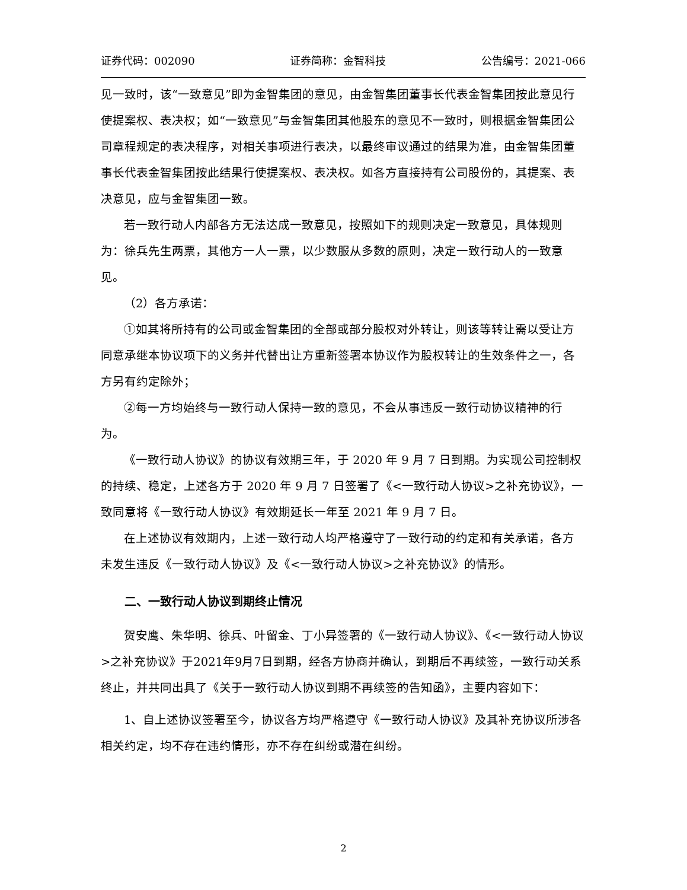证券代码：002090 证券简称：金智科技 公告编号：2021-066
见一致时，该“一致意见”即为金智集团的意见，由金智集团董事长代表金智集团按此意见行使提案权、表决权；如“一致意见”与金智集团其他股东的意见不一致时，则根据金智集团公司章程规定的表决程序，对相关事项进行表决，以最终审议通过的结果为准，由金智集团董事长代表金智集团按此结果行使提案权、表决权。如各方直接持有公司股份的，其提案、表决意见，应与金智集团一致。
若一致行动人内部各方无法达成一致意见，按照如下的规则决定一致意见，具体规则为：徐兵先生两票，其他方一人一票，以少数服从多数的原则，决定一致行动人的一致意见。
（2）各方承诺：
①如其将所持有的公司或金智集团的全部或部分股权对外转让，则该等转让需以受让方同意承继本协议项下的义务并代替出让方重新签署本协议作为股权转让的生效条件之一，各方另有约定除外；
②每一方均始终与一致行动人保持一致的意见，不会从事违反一致行动协议精神的行为。
《一致行动人协议》的协议有效期三年，于 2020 年 9 月 7 日到期。为实现公司控制权的持续、稳定，上述各方于 2020 年 9 月 7 日签署了《<一致行动人协议>之补充协议》，一致同意将《一致行动人协议》有效期延长一年至 2021 年 9 月 7 日。
在上述协议有效期内，上述一致行动人均严格遵守了一致行动的约定和有关承诺，各方未发生违反《一致行动人协议》及《<一致行动人协议>之补充协议》的情形。
二、一致行动人协议到期终止情况
贺安鹰、朱华明、徐兵、叶留金、丁小异签署的《一致行动人协议》、《<一致行动人协议>之补充协议》于2021年9月7日到期，经各方协商并确认，到期后不再续签，一致行动关系终止，并共同出具了《关于一致行动人协议到期不再续签的告知函》，主要内容如下：
1、自上述协议签署至今，协议各方均严格遵守《一致行动人协议》及其补充协议所涉各相关约定，均不存在违约情形，亦不存在纠纷或潜在纠纷。
2